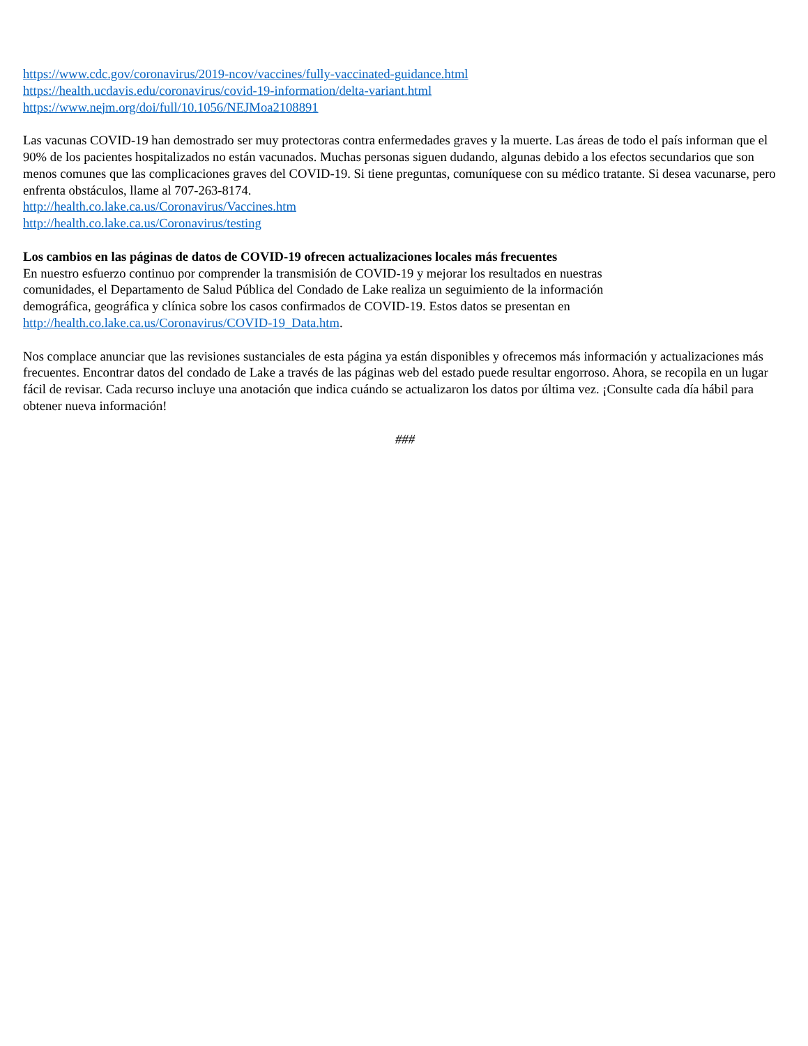https://www.cdc.gov/coronavirus/2019-ncov/vaccines/fully-vaccinated-guidance.html
https://health.ucdavis.edu/coronavirus/covid-19-information/delta-variant.html
https://www.nejm.org/doi/full/10.1056/NEJMoa2108891
Las vacunas COVID-19 han demostrado ser muy protectoras contra enfermedades graves y la muerte. Las áreas de todo el país informan que el 90% de los pacientes hospitalizados no están vacunados. Muchas personas siguen dudando, algunas debido a los efectos secundarios que son menos comunes que las complicaciones graves del COVID-19. Si tiene preguntas, comuníquese con su médico tratante. Si desea vacunarse, pero enfrenta obstáculos, llame al 707-263-8174.
http://health.co.lake.ca.us/Coronavirus/Vaccines.htm
http://health.co.lake.ca.us/Coronavirus/testing
Los cambios en las páginas de datos de COVID-19 ofrecen actualizaciones locales más frecuentes
En nuestro esfuerzo continuo por comprender la transmisión de COVID-19 y mejorar los resultados en nuestras
comunidades, el Departamento de Salud Pública del Condado de Lake realiza un seguimiento de la información
demográfica, geográfica y clínica sobre los casos confirmados de COVID-19. Estos datos se presentan en
http://health.co.lake.ca.us/Coronavirus/COVID-19_Data.htm.
Nos complace anunciar que las revisiones sustanciales de esta página ya están disponibles y ofrecemos más información y actualizaciones más frecuentes. Encontrar datos del condado de Lake a través de las páginas web del estado puede resultar engorroso. Ahora, se recopila en un lugar fácil de revisar. Cada recurso incluye una anotación que indica cuándo se actualizaron los datos por última vez. ¡Consulte cada día hábil para obtener nueva información!
###